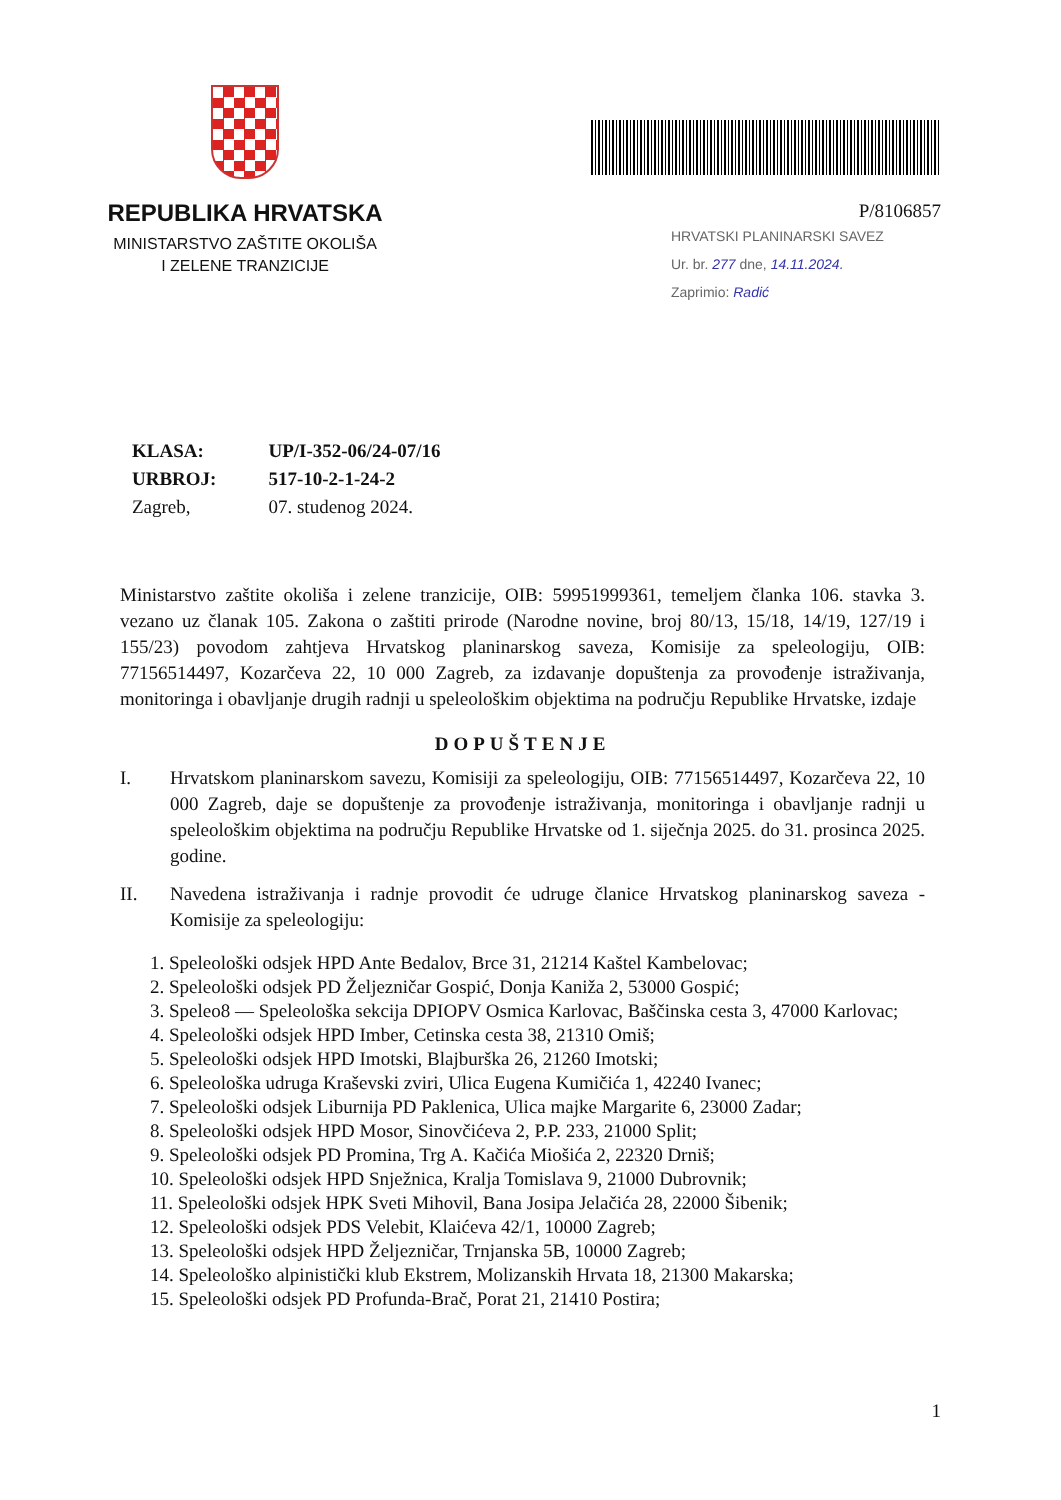REPUBLIKA HRVATSKA
MINISTARSTVO ZAŠTITE OKOLIŠA
I ZELENE TRANZICIJE
P/8106857
HRVATSKI PLANINARSKI SAVEZ
Ur. br. 277 dne, 14.11.2024.
Zaprimio: Radić
| KLASA: | UP/I-352-06/24-07/16 |
| URBROJ: | 517-10-2-1-24-2 |
| Zagreb, | 07. studenog 2024. |
Ministarstvo zaštite okoliša i zelene tranzicije, OIB: 59951999361, temeljem članka 106. stavka 3. vezano uz članak 105. Zakona o zaštiti prirode (Narodne novine, broj 80/13, 15/18, 14/19, 127/19 i 155/23) povodom zahtjeva Hrvatskog planinarskog saveza, Komisije za speleologiju, OIB: 77156514497, Kozarčeva 22, 10 000 Zagreb, za izdavanje dopuštenja za provođenje istraživanja, monitoringa i obavljanje drugih radnji u speleološkim objektima na području Republike Hrvatske, izdaje
DOPUŠTENJE
I. Hrvatskom planinarskom savezu, Komisiji za speleologiju, OIB: 77156514497, Kozarčeva 22, 10 000 Zagreb, daje se dopuštenje za provođenje istraživanja, monitoringa i obavljanje radnji u speleološkim objektima na području Republike Hrvatske od 1. siječnja 2025. do 31. prosinca 2025. godine.
II. Navedena istraživanja i radnje provodit će udruge članice Hrvatskog planinarskog saveza - Komisije za speleologiju:
1. Speleološki odsjek HPD Ante Bedalov, Brce 31, 21214 Kaštel Kambelovac;
2. Speleološki odsjek PD Željezničar Gospić, Donja Kaniža 2, 53000 Gospić;
3. Speleo8 — Speleološka sekcija DPIOPV Osmica Karlovac, Baščinska cesta 3, 47000 Karlovac;
4. Speleološki odsjek HPD Imber, Cetinska cesta 38, 21310 Omiš;
5. Speleološki odsjek HPD Imotski, Blajburška 26, 21260 Imotski;
6. Speleološka udruga Kraševski zviri, Ulica Eugena Kumičića 1, 42240 Ivanec;
7. Speleološki odsjek Liburnija PD Paklenica, Ulica majke Margarite 6, 23000 Zadar;
8. Speleološki odsjek HPD Mosor, Sinovčićeva 2, P.P. 233, 21000 Split;
9. Speleološki odsjek PD Promina, Trg A. Kačića Miošića 2, 22320 Drniš;
10. Speleološki odsjek HPD Snježnica, Kralja Tomislava 9, 21000 Dubrovnik;
11. Speleološki odsjek HPK Sveti Mihovil, Bana Josipa Jelačića 28, 22000 Šibenik;
12. Speleološki odsjek PDS Velebit, Klaićeva 42/1, 10000 Zagreb;
13. Speleološki odsjek HPD Željezničar, Trnjanska 5B, 10000 Zagreb;
14. Speleološko alpinistički klub Ekstrem, Molizanskih Hrvata 18, 21300 Makarska;
15. Speleološki odsjek PD Profunda-Brač, Porat 21, 21410 Postira;
1